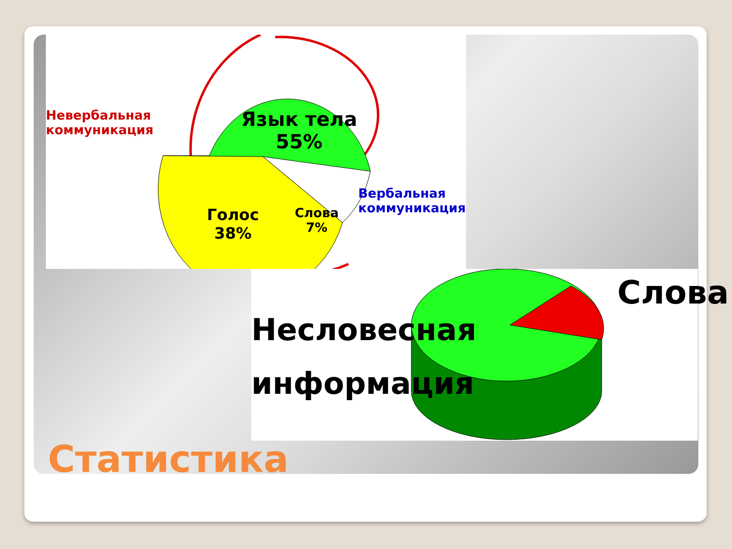Невербальная
коммуникация
Язык тела
55%
Голос
38%
Слова
7%
Вербальная
коммуникация
Несловесная
информация
Слова
Статистика